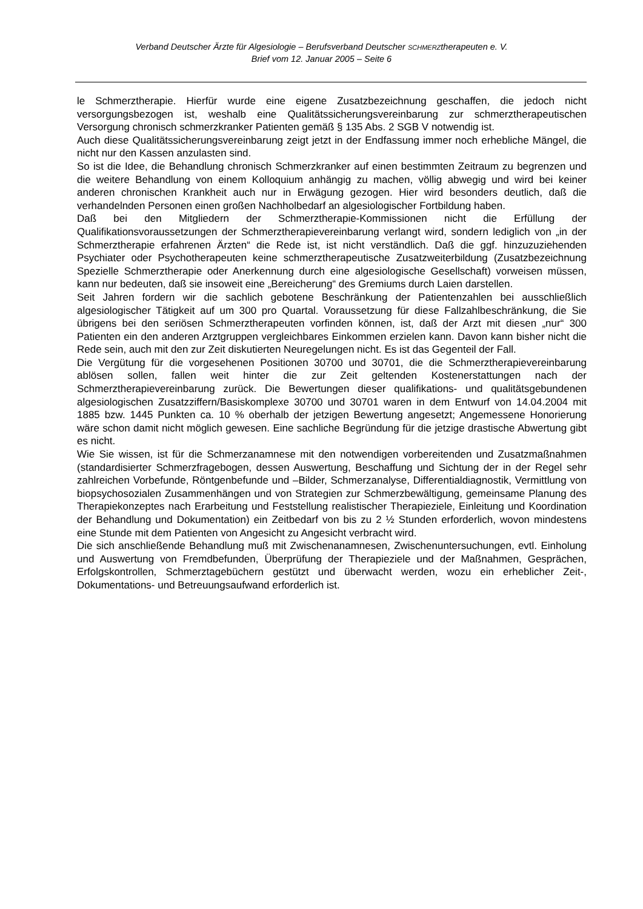Verband Deutscher Ärzte für Algesiologie – Berufsverband Deutscher SCHMERZtherapeuten e. V.
Brief vom 12. Januar 2005 – Seite 6
le Schmerztherapie. Hierfür wurde eine eigene Zusatzbezeichnung geschaffen, die jedoch nicht versorgungsbezogen ist, weshalb eine Qualitätssicherungsvereinbarung zur schmerztherapeutischen Versorgung chronisch schmerzkranker Patienten gemäß § 135 Abs. 2 SGB V notwendig ist.
Auch diese Qualitätssicherungsvereinbarung zeigt jetzt in der Endfassung immer noch erhebliche Mängel, die nicht nur den Kassen anzulasten sind.
So ist die Idee, die Behandlung chronisch Schmerzkranker auf einen bestimmten Zeitraum zu begrenzen und die weitere Behandlung von einem Kolloquium anhängig zu machen, völlig abwegig und wird bei keiner anderen chronischen Krankheit auch nur in Erwägung gezogen. Hier wird besonders deutlich, daß die verhandelnden Personen einen großen Nachholbedarf an algesiologischer Fortbildung haben.
Daß bei den Mitgliedern der Schmerztherapie-Kommissionen nicht die Erfüllung der Qualifikationsvoraussetzungen der Schmerztherapievereinbarung verlangt wird, sondern lediglich von „in der Schmerztherapie erfahrenen Ärzten“ die Rede ist, ist nicht verständlich. Daß die ggf. hinzuzuziehenden Psychiater oder Psychotherapeuten keine schmerztherapeutische Zusatzweiterbildung (Zusatzbezeichnung Spezielle Schmerztherapie oder Anerkennung durch eine algesiologische Gesellschaft) vorweisen müssen, kann nur bedeuten, daß sie insoweit eine „Bereicherung“ des Gremiums durch Laien darstellen.
Seit Jahren fordern wir die sachlich gebotene Beschränkung der Patientenzahlen bei ausschließlich algesiologischer Tätigkeit auf um 300 pro Quartal. Voraussetzung für diese Fallzahlbeschränkung, die Sie übrigens bei den seriösen Schmerztherapeuten vorfinden können, ist, daß der Arzt mit diesen „nur“ 300 Patienten ein den anderen Arztgruppen vergleichbares Einkommen erzielen kann. Davon kann bisher nicht die Rede sein, auch mit den zur Zeit diskutierten Neuregelungen nicht. Es ist das Gegenteil der Fall.
Die Vergütung für die vorgesehenen Positionen 30700 und 30701, die die Schmerztherapievereinbarung ablösen sollen, fallen weit hinter die zur Zeit geltenden Kostenerstattungen nach der Schmerztherapievereinbarung zurück. Die Bewertungen dieser qualifikations- und qualitätsgebundenen algesiologischen Zusatzziffern/Basiskomplexe 30700 und 30701 waren in dem Entwurf von 14.04.2004 mit 1885 bzw. 1445 Punkten ca. 10 % oberhalb der jetzigen Bewertung angesetzt; Angemessene Honorierung wäre schon damit nicht möglich gewesen. Eine sachliche Begründung für die jetzige drastische Abwertung gibt es nicht.
Wie Sie wissen, ist für die Schmerzanamnese mit den notwendigen vorbereitenden und Zusatzmaßnahmen (standardisierter Schmerzfragebogen, dessen Auswertung, Beschaffung und Sichtung der in der Regel sehr zahlreichen Vorbefunde, Röntgenbefunde und –Bilder, Schmerzanalyse, Differentialdiagnostik, Vermittlung von biopsychosozialen Zusammenhängen und von Strategien zur Schmerzbewältigung, gemeinsame Planung des Therapiekonzeptes nach Erarbeitung und Feststellung realistischer Therapieziele, Einleitung und Koordination der Behandlung und Dokumentation) ein Zeitbedarf von bis zu 2 ½ Stunden erforderlich, wovon mindestens eine Stunde mit dem Patienten von Angesicht zu Angesicht verbracht wird.
Die sich anschließende Behandlung muß mit Zwischenanamnesen, Zwischenuntersuchungen, evtl. Einholung und Auswertung von Fremdbefunden, Überprüfung der Therapieziele und der Maßnahmen, Gesprächen, Erfolgskontrollen, Schmerztagebüchern gestützt und überwacht werden, wozu ein erheblicher Zeit-, Dokumentations- und Betreuungsaufwand erforderlich ist.